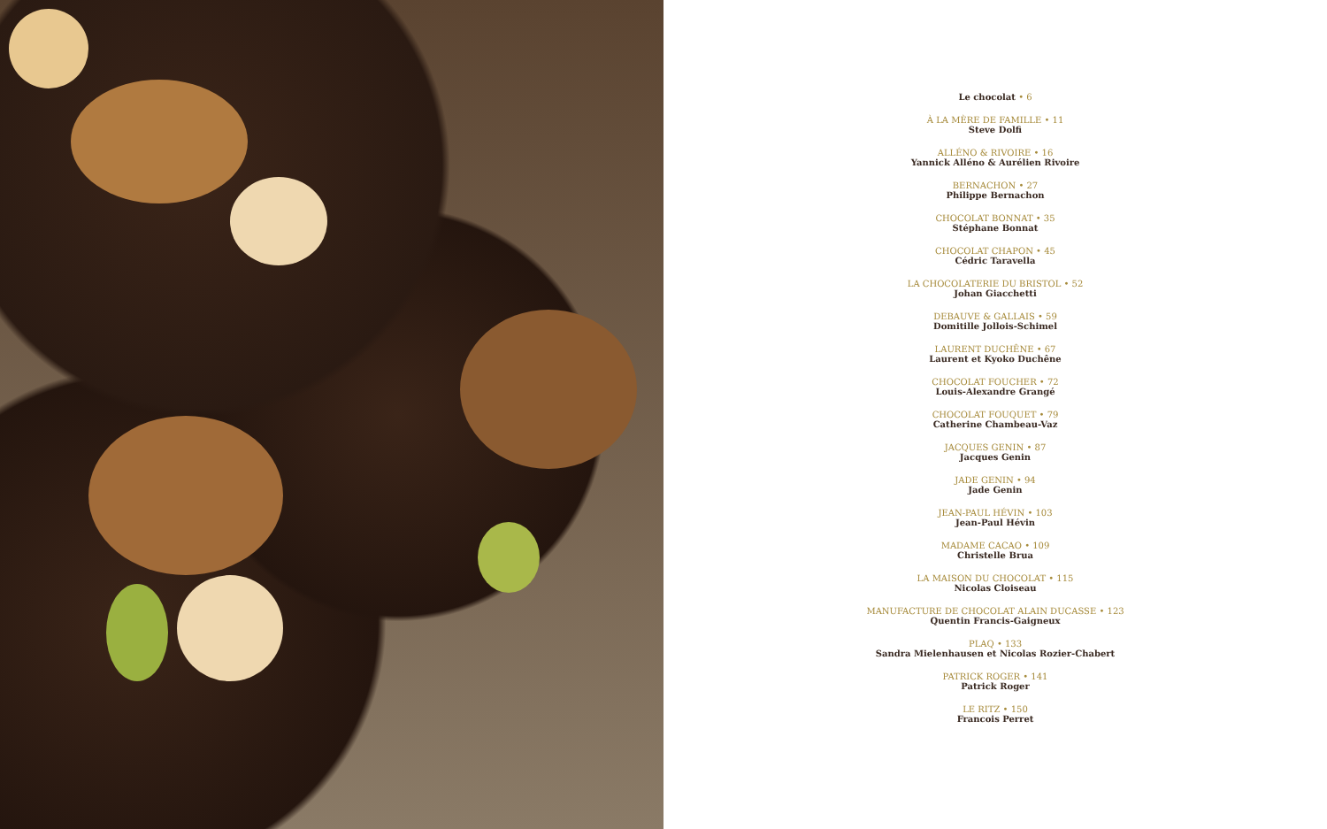Le chocolat • 6
À LA MÈRE DE FAMILLE • 11
Steve Dolfi
ALLÉNO & RIVOIRE • 16
Yannick Alléno & Aurélien Rivoire
BERNACHON • 27
Philippe Bernachon
CHOCOLAT BONNAT • 35
Stéphane Bonnat
CHOCOLAT CHAPON • 45
Cédric Taravella
LA CHOCOLATERIE DU BRISTOL • 52
Johan Giacchetti
DEBAUVE & GALLAIS • 59
Domitille Jollois-Schimel
LAURENT DUCHÊNE • 67
Laurent et Kyoko Duchêne
CHOCOLAT FOUCHER • 72
Louis-Alexandre Grangé
CHOCOLAT FOUQUET • 79
Catherine Chambeau-Vaz
JACQUES GENIN • 87
Jacques Genin
JADE GENIN • 94
Jade Genin
JEAN-PAUL HÉVIN • 103
Jean-Paul Hévin
MADAME CACAO • 109
Christelle Brua
LA MAISON DU CHOCOLAT • 115
Nicolas Cloiseau
MANUFACTURE DE CHOCOLAT ALAIN DUCASSE • 123
Quentin Francis-Gaigneux
PLAQ • 133
Sandra Mielenhausen et Nicolas Rozier-Chabert
PATRICK ROGER • 141
Patrick Roger
LE RITZ • 150
Francois Perret